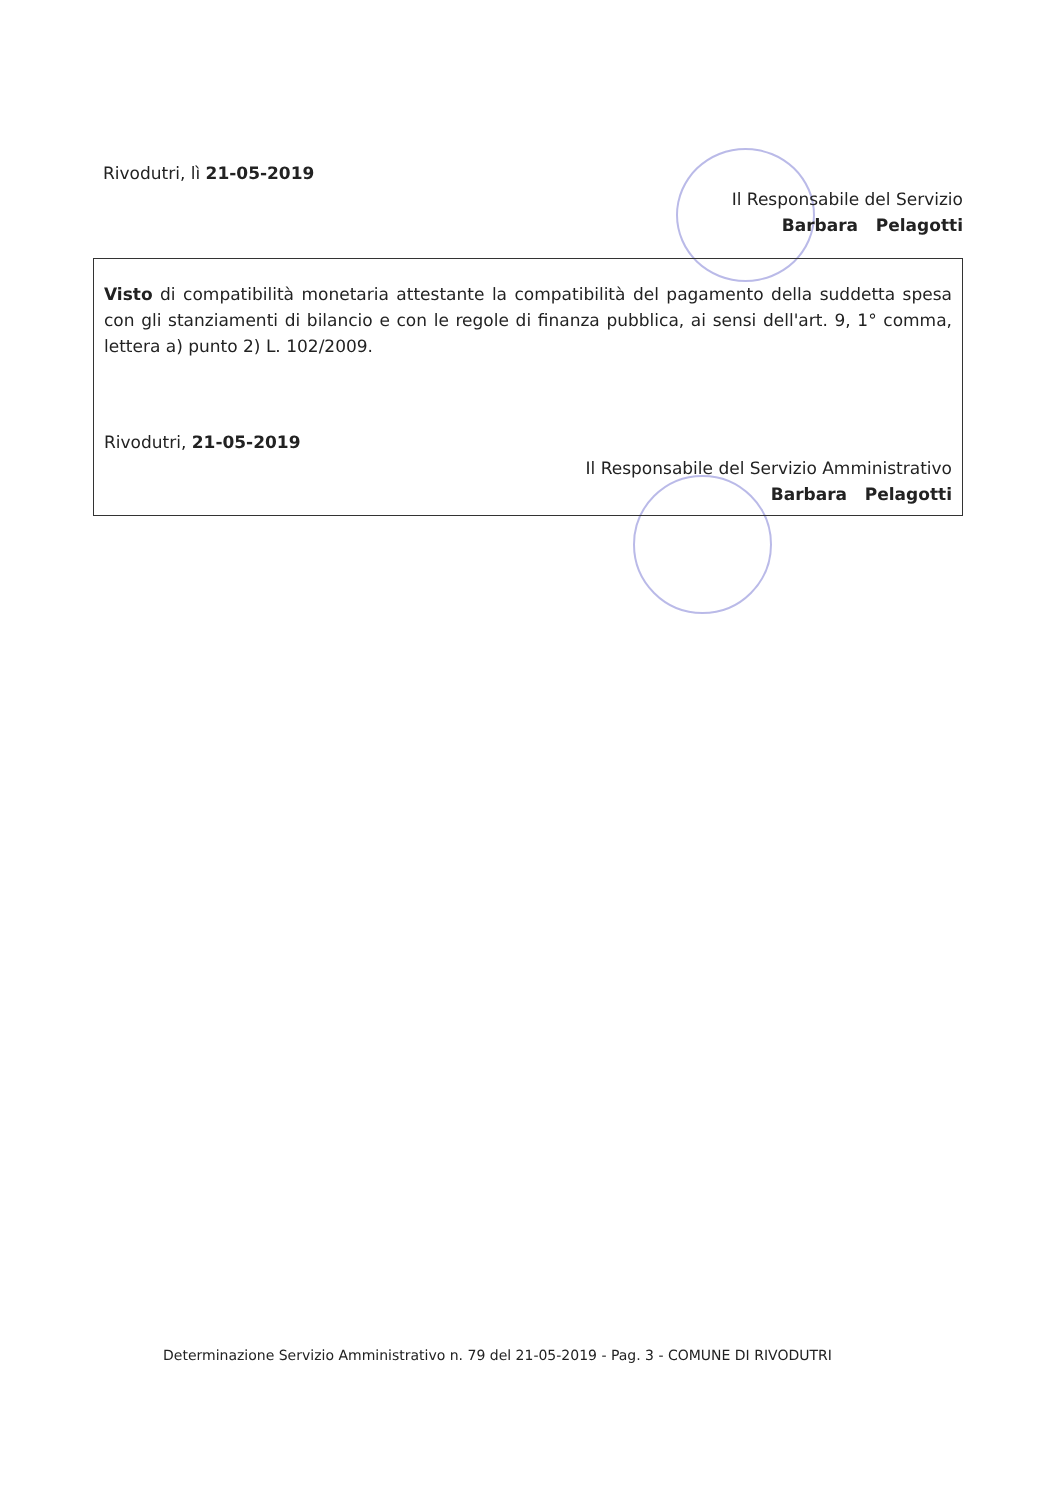Rivodutri, lì 21-05-2019
Il Responsabile del Servizio
Barbara Pelagotti
Visto di compatibilità monetaria attestante la compatibilità del pagamento della suddetta spesa con gli stanziamenti di bilancio e con le regole di finanza pubblica, ai sensi dell'art. 9, 1° comma, lettera a) punto 2) L. 102/2009.
Rivodutri, 21-05-2019
Il Responsabile del Servizio Amministrativo
Barbara Pelagotti
Determinazione Servizio Amministrativo n. 79 del 21-05-2019 - Pag. 3 - COMUNE DI RIVODUTRI